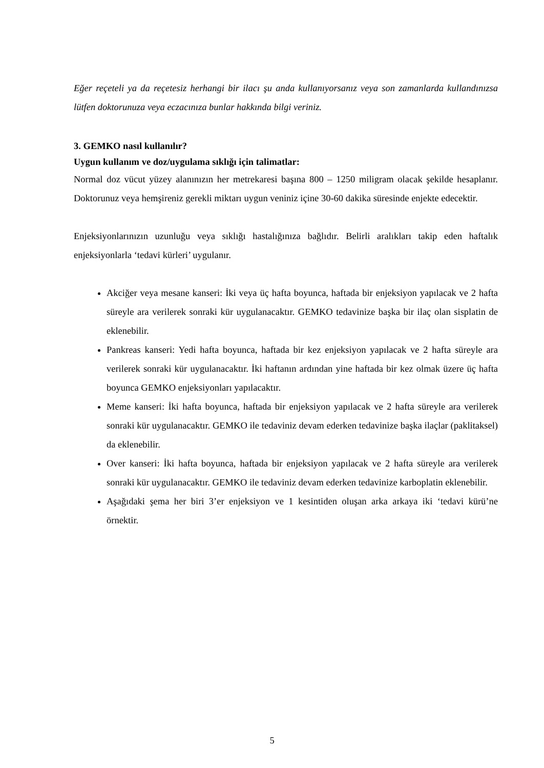Eğer reçeteli ya da reçetesiz herhangi bir ilacı şu anda kullanıyorsanız veya son zamanlarda kullandınızsa lütfen doktorunuza veya eczacınıza bunlar hakkında bilgi veriniz.
3. GEMKO nasıl kullanılır?
Uygun kullanım ve doz/uygulama sıklığı için talimatlar:
Normal doz vücut yüzey alanınızın her metrekaresi başına 800 – 1250 miligram olacak şekilde hesaplanır. Doktorunuz veya hemşireniz gerekli miktarı uygun veniniz içine 30-60 dakika süresinde enjekte edecektir.
Enjeksiyonlarınızın uzunluğu veya sıklığı hastalığınıza bağlıdır. Belirli aralıkları takip eden haftalık enjeksiyonlarla ‘tedavi kürleri’ uygulanır.
Akciğer veya mesane kanseri: İki veya üç hafta boyunca, haftada bir enjeksiyon yapılacak ve 2 hafta süreyle ara verilerek sonraki kür uygulanacaktır. GEMKO tedavinize başka bir ilaç olan sisplatin de eklenebilir.
Pankreas kanseri: Yedi hafta boyunca, haftada bir kez enjeksiyon yapılacak ve 2 hafta süreyle ara verilerek sonraki kür uygulanacaktır. İki haftanın ardından yine haftada bir kez olmak üzere üç hafta boyunca GEMKO enjeksiyonları yapılacaktır.
Meme kanseri: İki hafta boyunca, haftada bir enjeksiyon yapılacak ve 2 hafta süreyle ara verilerek sonraki kür uygulanacaktır. GEMKO ile tedaviniz devam ederken tedavinize başka ilaçlar (paklitaksel) da eklenebilir.
Over kanseri: İki hafta boyunca, haftada bir enjeksiyon yapılacak ve 2 hafta süreyle ara verilerek sonraki kür uygulanacaktır. GEMKO ile tedaviniz devam ederken tedavinize karboplatin eklenebilir.
Aşağıdaki şema her biri 3’er enjeksiyon ve 1 kesintiden oluşan arka arkaya iki ‘tedavi kürü’ne örnektir.
5